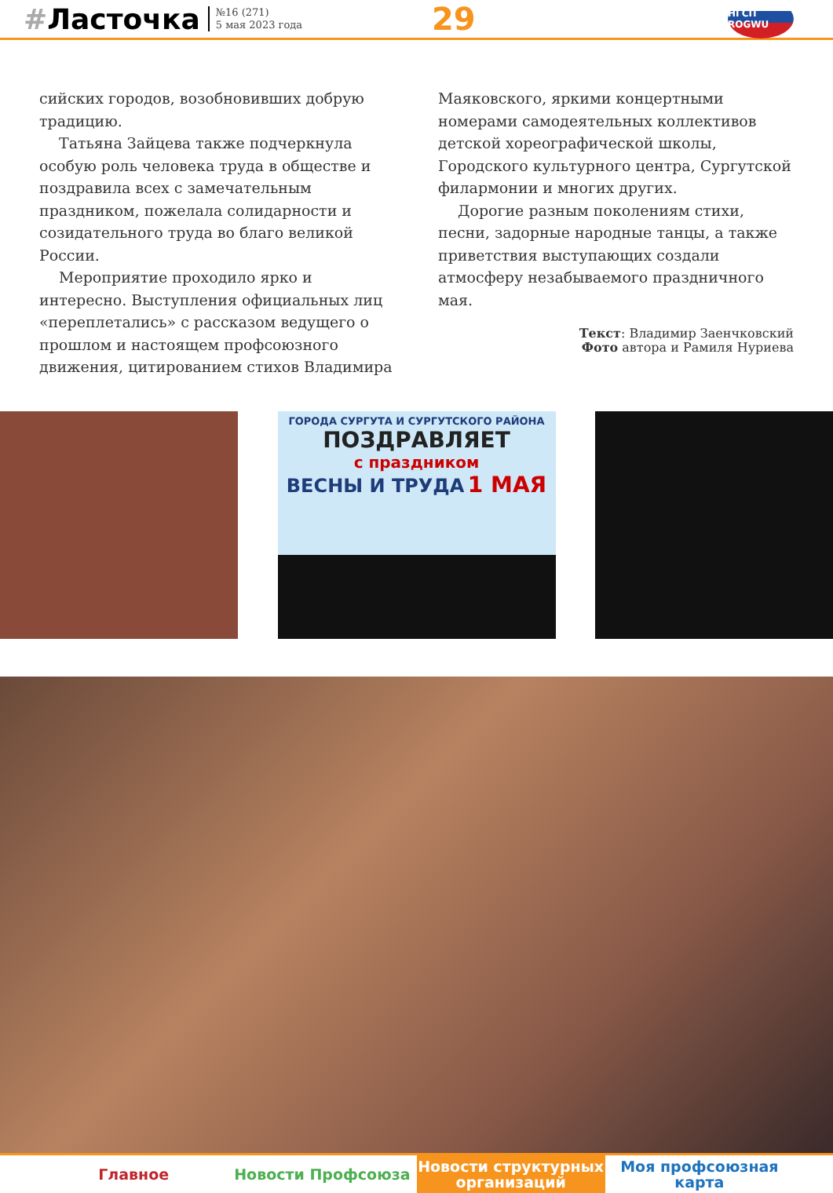#Ласточка
№16 (271)
5 мая 2023 года
29
НГСП ROGWU
сийских городов, возобновивших добрую традицию.
Татьяна Зайцева также подчеркнула особую роль человека труда в обществе и поздравила всех с замечательным праздником, пожелала солидарности и созидательного труда во благо великой России.
Мероприятие проходило ярко и интересно. Выступления официальных лиц «переплетались» с рассказом ведущего о прошлом и настоящем профсоюзного движения, цитированием стихов Владимира
Маяковского, яркими концертными номерами самодеятельных коллективов детской хореографической школы, Городского культурного центра, Сургутской филармонии и многих других.
Дорогие разным поколениям стихи, песни, задорные народные танцы, а также приветствия выступающих создали атмосферу незабываемого праздничного мая.
Текст: Владимир Заенчковский
Фото автора и Рамиля Нуриева
ГОРОДА СУРГУТА И СУРГУТСКОГО РАЙОНА
ПОЗДРАВЛЯЕТ
с праздником
ВЕСНЫ И ТРУДА 1 МАЯ
Главное Новости Профсоюза Новости структурных
организаций
Моя профсоюзная
карта